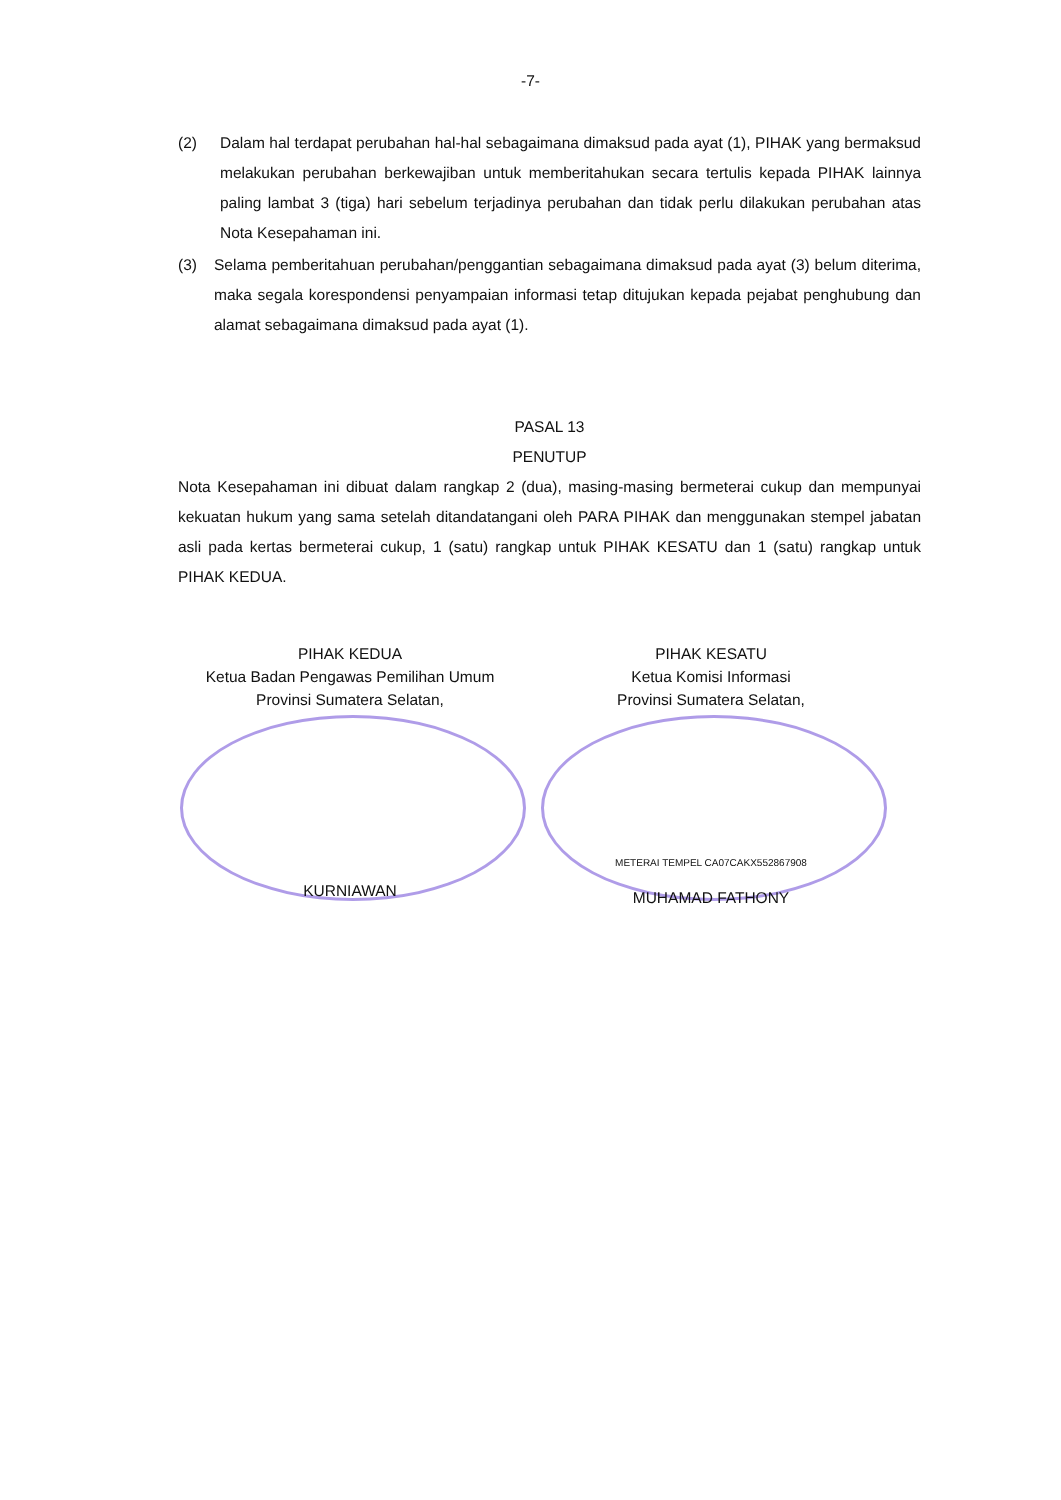-7-
(2) Dalam hal terdapat perubahan hal-hal sebagaimana dimaksud pada ayat (1), PIHAK yang bermaksud melakukan perubahan berkewajiban untuk memberitahukan secara tertulis kepada PIHAK lainnya paling lambat 3 (tiga) hari sebelum terjadinya perubahan dan tidak perlu dilakukan perubahan atas Nota Kesepahaman ini.
(3) Selama pemberitahuan perubahan/penggantian sebagaimana dimaksud pada ayat (3) belum diterima, maka segala korespondensi penyampaian informasi tetap ditujukan kepada pejabat penghubung dan alamat sebagaimana dimaksud pada ayat (1).
PASAL 13
PENUTUP
Nota Kesepahaman ini dibuat dalam rangkap 2 (dua), masing-masing bermeterai cukup dan mempunyai kekuatan hukum yang sama setelah ditandatangani oleh PARA PIHAK dan menggunakan stempel jabatan asli pada kertas bermeterai cukup, 1 (satu) rangkap untuk PIHAK KESATU dan 1 (satu) rangkap untuk PIHAK KEDUA.
PIHAK KEDUA
Ketua Badan Pengawas Pemilihan Umum
Provinsi Sumatera Selatan,
KURNIAWAN
PIHAK KESATU
Ketua Komisi Informasi
Provinsi Sumatera Selatan,
METERAI TEMPEL CA07CAKX552867908
MUHAMAD FATHONY